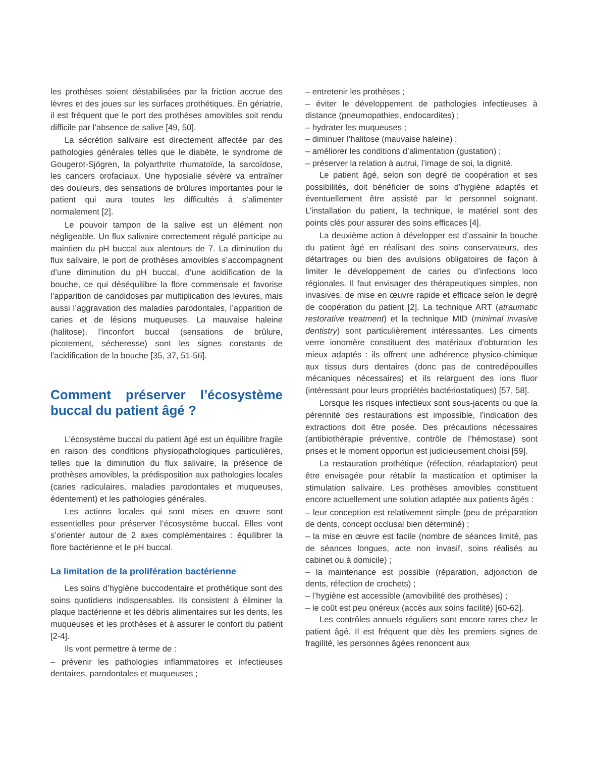les prothèses soient déstabilisées par la friction accrue des lèvres et des joues sur les surfaces prothétiques. En gériatrie, il est fréquent que le port des prothèses amovibles soit rendu difficile par l’absence de salive [49, 50].
La sécrétion salivaire est directement affectée par des pathologies générales telles que le diabète, le syndrome de Gougerot-Sjögren, la polyarthrite rhumatoïde, la sarcoïdose, les cancers orofaciaux. Une hyposialie sévère va entraîner des douleurs, des sensations de brûlures importantes pour le patient qui aura toutes les difficultés à s’alimenter normalement [2].
Le pouvoir tampon de la salive est un élément non négligeable. Un flux salivaire correctement régulé participe au maintien du pH buccal aux alentours de 7. La diminution du flux salivaire, le port de prothèses amovibles s’accompagnent d’une diminution du pH buccal, d’une acidification de la bouche, ce qui déséquilibre la flore commensale et favorise l’apparition de candidoses par multiplication des levures, mais aussi l’aggravation des maladies parodontales, l’apparition de caries et de lésions muqueuses. La mauvaise haleine (halitose), l’inconfort buccal (sensations de brûlure, picotement, sécheresse) sont les signes constants de l’acidification de la bouche [35, 37, 51-56].
Comment préserver l’écosystème buccal du patient âgé ?
L’écosystème buccal du patient âgé est un équilibre fragile en raison des conditions physiopathologiques particulières, telles que la diminution du flux salivaire, la présence de prothèses amovibles, la prédisposition aux pathologies locales (caries radiculaires, maladies parodontales et muqueuses, édentement) et les pathologies générales.
Les actions locales qui sont mises en œuvre sont essentielles pour préserver l’écosystème buccal. Elles vont s’orienter autour de 2 axes complémentaires : équilibrer la flore bactérienne et le pH buccal.
La limitation de la prolifération bactérienne
Les soins d’hygiène buccodentaire et prothétique sont des soins quotidiens indispensables. Ils consistent à éliminer la plaque bactérienne et les débris alimentaires sur les dents, les muqueuses et les prothèses et à assurer le confort du patient [2-4].
Ils vont permettre à terme de :
– prévenir les pathologies inflammatoires et infectieuses dentaires, parodontales et muqueuses ;
– entretenir les prothèses ;
– éviter le développement de pathologies infectieuses à distance (pneumopathies, endocardites) ;
– hydrater les muqueuses ;
– diminuer l’halitose (mauvaise haleine) ;
– améliorer les conditions d’alimentation (gustation) ;
– préserver la relation à autrui, l’image de soi, la dignité.
Le patient âgé, selon son degré de coopération et ses possibilités, doit bénéficier de soins d’hygiène adaptés et éventuellement être assisté par le personnel soignant. L’installation du patient, la technique, le matériel sont des points clés pour assurer des soins efficaces [4].
La deuxième action à développer est d’assainir la bouche du patient âgé en réalisant des soins conservateurs, des détartrages ou bien des avulsions obligatoires de façon à limiter le développement de caries ou d’infections loco régionales. Il faut envisager des thérapeutiques simples, non invasives, de mise en œuvre rapide et efficace selon le degré de coopération du patient [2]. La technique ART (atraumatic restorative treatment) et la technique MID (minimal invasive dentistry) sont particulièrement intéressantes. Les ciments verre ionomère constituent des matériaux d’obturation les mieux adaptés : ils offrent une adhérence physico-chimique aux tissus durs dentaires (donc pas de contredépouilles mécaniques nécessaires) et ils relarguent des ions fluor (intéressant pour leurs propriétés bactériostatiques) [57, 58].
Lorsque les risques infectieux sont sous-jacents ou que la pérennité des restaurations est impossible, l’indication des extractions doit être posée. Des précautions nécessaires (antibiothérapie préventive, contrôle de l’hémostase) sont prises et le moment opportun est judicieusement choisi [59].
La restauration prothétique (réfection, réadaptation) peut être envisagée pour rétablir la mastication et optimiser la stimulation salivaire. Les prothèses amovibles constituent encore actuellement une solution adaptée aux patients âgés :
– leur conception est relativement simple (peu de préparation de dents, concept occlusal bien déterminé) ;
– la mise en œuvre est facile (nombre de séances limité, pas de séances longues, acte non invasif, soins réalisés au cabinet ou à domicile) ;
– la maintenance est possible (réparation, adjonction de dents, réfection de crochets) ;
– l’hygiène est accessible (amovibilité des prothèses) ;
– le coût est peu onéreux (accès aux soins facilité) [60-62].
Les contrôles annuels réguliers sont encore rares chez le patient âgé. Il est fréquent que dès les premiers signes de fragilité, les personnes âgées renoncent aux